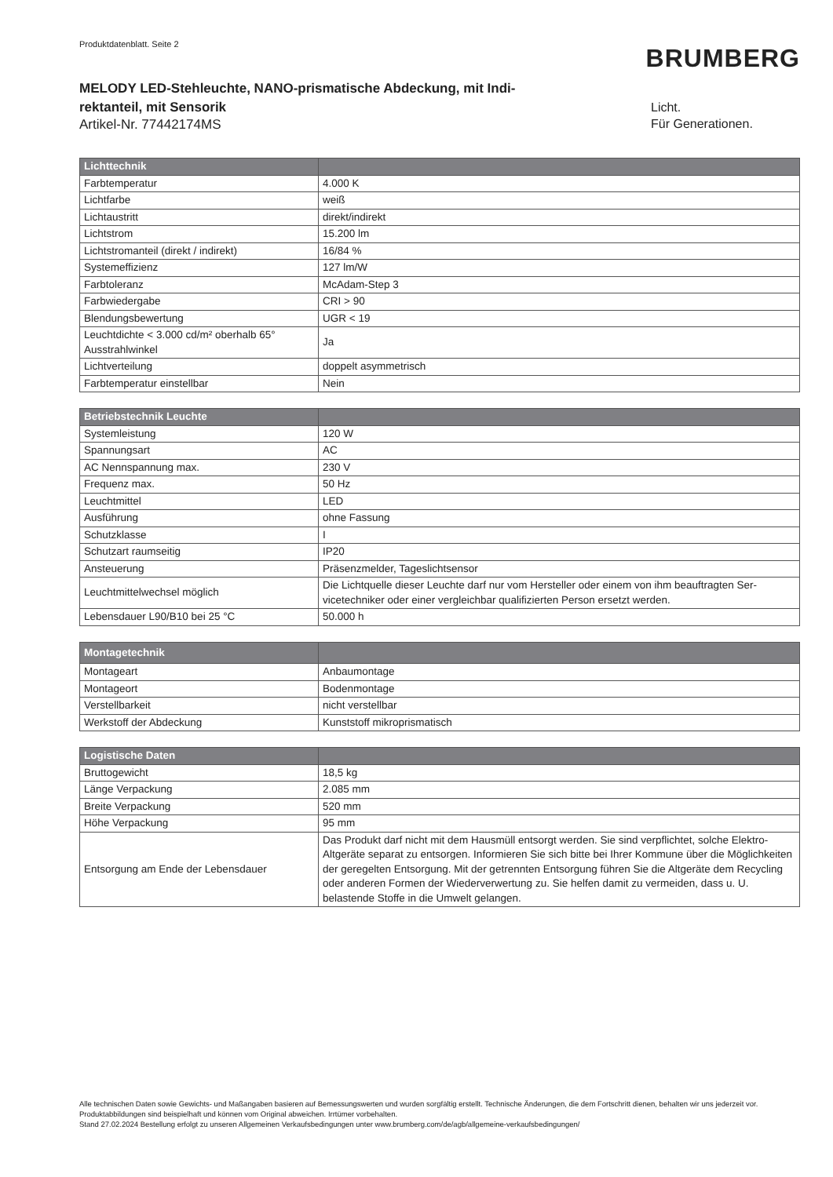Produktdatenblatt. Seite 2
BRUMBERG
MELODY LED-Stehleuchte, NANO-prismatische Abdeckung, mit Indi-rektanteil, mit Sensorik
Artikel-Nr. 77442174MS
Licht.
Für Generationen.
| Lichttechnik | |
| --- | --- |
| Farbtemperatur | 4.000 K |
| Lichtfarbe | weiß |
| Lichtaustritt | direkt/indirekt |
| Lichtstrom | 15.200 lm |
| Lichtstromanteil (direkt / indirekt) | 16/84 % |
| Systemeffizienz | 127 lm/W |
| Farbtoleranz | McAdam-Step 3 |
| Farbwiedergabe | CRI > 90 |
| Blendungsbewertung | UGR < 19 |
| Leuchtdichte < 3.000 cd/m² oberhalb 65° Ausstrahlwinkel | Ja |
| Lichtverteilung | doppelt asymmetrisch |
| Farbtemperatur einstellbar | Nein |
| Betriebstechnik Leuchte | |
| --- | --- |
| Systemleistung | 120 W |
| Spannungsart | AC |
| AC Nennspannung max. | 230 V |
| Frequenz max. | 50 Hz |
| Leuchtmittel | LED |
| Ausführung | ohne Fassung |
| Schutzklasse | I |
| Schutzart raumseitig | IP20 |
| Ansteuerung | Präsenzmelder, Tageslichtsensor |
| Leuchtmittelwechsel möglich | Die Lichtquelle dieser Leuchte darf nur vom Hersteller oder einem von ihm beauftragten Ser-vicetechniker oder einer vergleichbar qualifizierten Person ersetzt werden. |
| Lebensdauer L90/B10 bei 25 °C | 50.000 h |
| Montagetechnik | |
| --- | --- |
| Montageart | Anbaumontage |
| Montageort | Bodenmontage |
| Verstellbarkeit | nicht verstellbar |
| Werkstoff der Abdeckung | Kunststoff mikroprismatisch |
| Logistische Daten | |
| --- | --- |
| Bruttogewicht | 18,5 kg |
| Länge Verpackung | 2.085 mm |
| Breite Verpackung | 520 mm |
| Höhe Verpackung | 95 mm |
| Entsorgung am Ende der Lebensdauer | Das Produkt darf nicht mit dem Hausmüll entsorgt werden. Sie sind verpflichtet, solche Elektro-Altgeräte separat zu entsorgen. Informieren Sie sich bitte bei Ihrer Kommune über die Möglichkeiten der geregelten Entsorgung. Mit der getrennten Entsorgung führen Sie die Altgeräte dem Recycling oder anderen Formen der Wiederverwertung zu. Sie helfen damit zu vermeiden, dass u. U. belastende Stoffe in die Umwelt gelangen. |
Alle technischen Daten sowie Gewichts- und Maßangaben basieren auf Bemessungswerten und wurden sorgfältig erstellt. Technische Änderungen, die dem Fortschritt dienen, behalten wir uns jederzeit vor. Produktabbildungen sind beispielhaft und können vom Original abweichen. Irrtümer vorbehalten.
Stand 27.02.2024 Bestellung erfolgt zu unseren Allgemeinen Verkaufsbedingungen unter www.brumberg.com/de/agb/allgemeine-verkaufsbedingungen/